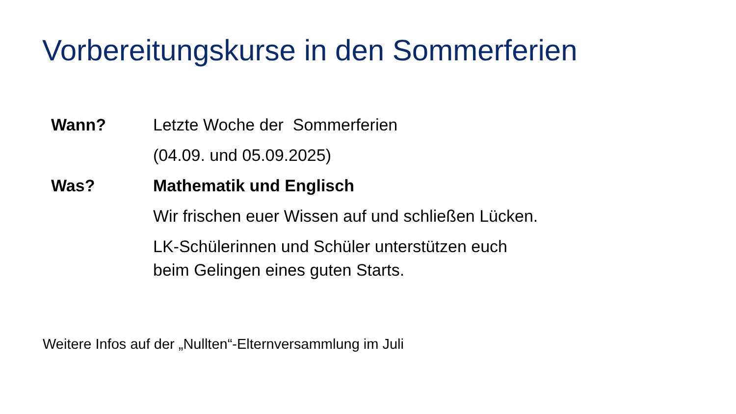Vorbereitungskurse in den Sommerferien
Wann? Letzte Woche der Sommerferien
(04.09. und 05.09.2025)
Was? Mathematik und Englisch
Wir frischen euer Wissen auf und schließen Lücken.
LK-Schülerinnen und Schüler unterstützen euch beim Gelingen eines guten Starts.
Weitere Infos auf der „Nullten“-Elternversammlung im Juli